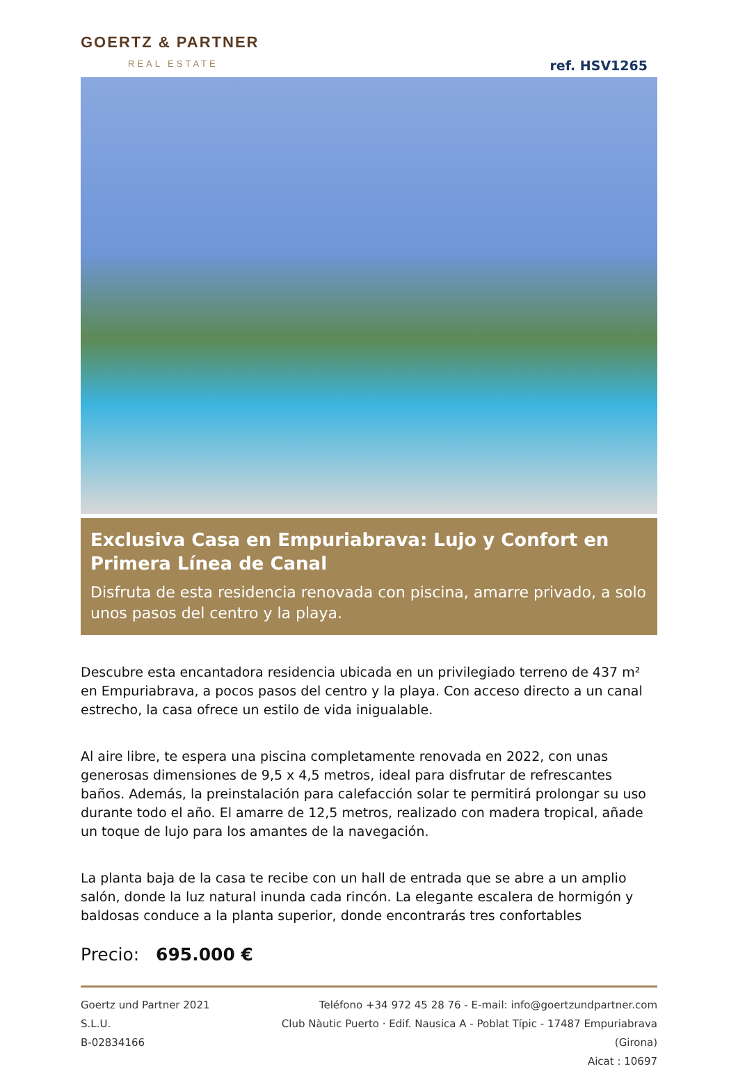GOERTZ & PARTNER
REAL ESTATE
ref. HSV1265
Exclusiva Casa en Empuriabrava: Lujo y Confort en Primera Línea de Canal
Disfruta de esta residencia renovada con piscina, amarre privado, a solo unos pasos del centro y la playa.
Descubre esta encantadora residencia ubicada en un privilegiado terreno de 437 m² en Empuriabrava, a pocos pasos del centro y la playa. Con acceso directo a un canal estrecho, la casa ofrece un estilo de vida inigualable.
Al aire libre, te espera una piscina completamente renovada en 2022, con unas generosas dimensiones de 9,5 x 4,5 metros, ideal para disfrutar de refrescantes baños. Además, la preinstalación para calefacción solar te permitirá prolongar su uso durante todo el año. El amarre de 12,5 metros, realizado con madera tropical, añade un toque de lujo para los amantes de la navegación.
La planta baja de la casa te recibe con un hall de entrada que se abre a un amplio salón, donde la luz natural inunda cada rincón. La elegante escalera de hormigón y baldosas conduce a la planta superior, donde encontrarás tres confortables
Precio: 695.000 €
Goertz und Partner 2021 S.L.U.
B-02834166
Teléfono +34 972 45 28 76 - E-mail: info@goertzundpartner.com
Club Nàutic Puerto · Edif. Nausica A - Poblat Típic - 17487 Empuriabrava (Girona)
Aicat : 10697